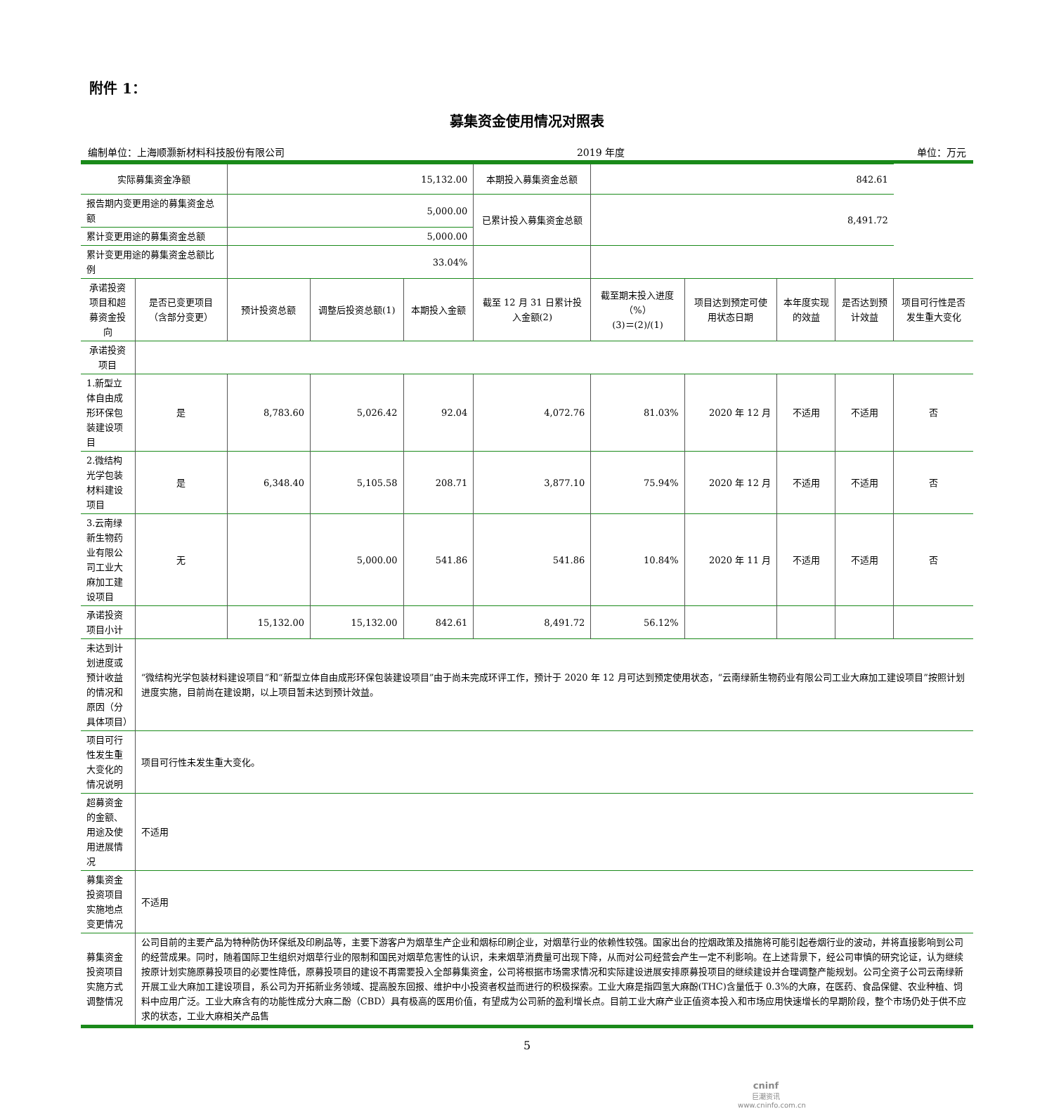附件 1：
募集资金使用情况对照表
编制单位：上海顺灏新材料科技股份有限公司 2019 年度 单位：万元
| 实际募集资金净额 | | 15,132.00 | | | 本期投入募集资金总额 | 842.61 | | | | |
| 报告期内变更用途的募集资金总额 | | 5,000.00 | | | 已累计投入募集资金总额 | 8,491.72 | | | | |
| 累计变更用途的募集资金总额 | | 5,000.00 | | | | | | | | |
| 累计变更用途的募集资金总额比例 | | 33.04% | | | | | | | | |
| 承诺投资项目和超募资金投向 | 是否已变更项目（含部分变更） | 预计投资总额 | 调整后投资总额(1) | 本期投入金额 | 截至 12 月 31 日累计投入金额(2) | 截至期末投入进度（%） (3)＝(2)/(1) | 项目达到预定可使用状态日期 | 本年度实现的效益 | 是否达到预计效益 | 项目可行性是否发生重大变化 |
| 承诺投资项目 | | | | | | | | | | |
| 1.新型立体自由成形环保包装建设项目 | 是 | 8,783.60 | 5,026.42 | 92.04 | 4,072.76 | 81.03% | 2020 年 12 月 | 不适用 | 不适用 | 否 |
| 2.微结构光学包装材料建设项目 | 是 | 6,348.40 | 5,105.58 | 208.71 | 3,877.10 | 75.94% | 2020 年 12 月 | 不适用 | 不适用 | 否 |
| 3.云南绿新生物药业有限公司工业大麻加工建设项目 | 无 | | 5,000.00 | 541.86 | 541.86 | 10.84% | 2020 年 11 月 | 不适用 | 不适用 | 否 |
| 承诺投资项目小计 | | 15,132.00 | 15,132.00 | 842.61 | 8,491.72 | 56.12% | | | | |
| 未达到计划进度或预计收益的情况和原因（分具体项目） | “微结构光学包装材料建设项目”和“新型立体自由成形环保包装建设项目”由于尚未完成环评工作，预计于 2020 年 12 月可达到预定使用状态，“云南绿新生物药业有限公司工业大麻加工建设项目”按照计划进度实施，目前尚在建设期，以上项目暂未达到预计效益。 | | | | | | | | | |
| 项目可行性发生重大变化的情况说明 | 项目可行性未发生重大变化。 | | | | | | | | | |
| 超募资金的金额、用途及使用进展情况 | 不适用 | | | | | | | | | |
| 募集资金投资项目实施地点变更情况 | 不适用 | | | | | | | | | |
| 募集资金投资项目实施方式调整情况 | 公司目前的主要产品为特种防伪环保纸及印刷品等，主要下游客户为烟草生产企业和烟标印刷企业，对烟草行业的依赖性较强。国家出台的控烟政策及措施将可能引起卷烟行业的波动，并将直接影响到公司的经营成果。同时，随着国际卫生组织对烟草行业的限制和国民对烟草危害性的认识，未来烟草消费量可出现下降，从而对公司经营会产生一定不利影响。在上述背景下，经公司审慎的研究论证，认为继续按原计划实施原募投项目的必要性降低，原募投项目的建设不再需要投入全部募集资金，公司将根据市场需求情况和实际建设进展安排原募投项目的继续建设并合理调整产能规划。公司全资子公司云南绿新开展工业大麻加工建设项目，系公司为开拓新业务领域、提高股东回报、维护中小投资者权益而进行的积极探索。工业大麻是指四氢大麻酚(THC)含量低于 0.3%的大麻，在医药、食品保健、农业种植、饲料中应用广泛。工业大麻含有的功能性成分大麻二酚（CBD）具有极高的医用价值，有望成为公司新的盈利增长点。目前工业大麻产业正值资本投入和市场应用快速增长的早期阶段，整个市场仍处于供不应求的状态，工业大麻相关产品售 | | | | | | | | | |
5
cninf
巨潮资讯
www.cninfo.com.cn